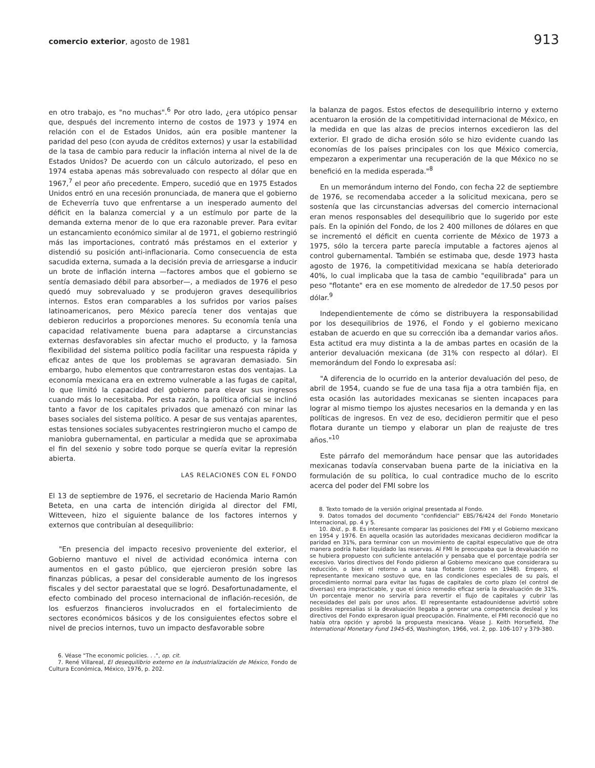comercio exterior, agosto de 1981 913
en otro trabajo, es "no muchas".<sup>6</sup> Por otro lado, ¿era utópico pensar que, después del incremento interno de costos de 1973 y 1974 en relación con el de Estados Unidos, aún era posible mantener la paridad del peso (con ayuda de créditos externos) y usar la estabilidad de la tasa de cambio para reducir la inflación interna al nivel de la de Estados Unidos? De acuerdo con un cálculo autorizado, el peso en 1974 estaba apenas más sobrevaluado con respecto al dólar que en 1967,<sup>7</sup> el peor año precedente. Empero, sucedió que en 1975 Estados Unidos entró en una recesión pronunciada, de manera que el gobierno de Echeverría tuvo que enfrentarse a un inesperado aumento del déficit en la balanza comercial y a un estímulo por parte de la demanda externa menor de lo que era razonable prever. Para evitar un estancamiento económico similar al de 1971, el gobierno restringió más las importaciones, contrató más préstamos en el exterior y distendió su posición anti-inflacionaria. Como consecuencia de esta sacudida externa, sumada a la decisión previa de arriesgarse a inducir un brote de inflación interna —factores ambos que el gobierno se sentía demasiado débil para absorber—, a mediados de 1976 el peso quedó muy sobrevaluado y se produjeron graves desequilibrios internos. Estos eran comparables a los sufridos por varios países latinoamericanos, pero México parecía tener dos ventajas que debieron reducirlos a proporciones menores. Su economía tenía una capacidad relativamente buena para adaptarse a circunstancias externas desfavorables sin afectar mucho el producto, y la famosa flexibilidad del sistema político podía facilitar una respuesta rápida y eficaz antes de que los problemas se agravaran demasiado. Sin embargo, hubo elementos que contrarrestaron estas dos ventajas. La economía mexicana era en extremo vulnerable a las fugas de capital, lo que limitó la capacidad del gobierno para elevar sus ingresos cuando más lo necesitaba. Por esta razón, la política oficial se inclinó tanto a favor de los capitales privados que amenazó con minar las bases sociales del sistema político. A pesar de sus ventajas aparentes, estas tensiones sociales subyacentes restringieron mucho el campo de maniobra gubernamental, en particular a medida que se aproximaba el fin del sexenio y sobre todo porque se quería evitar la represión abierta.
LAS RELACIONES CON EL FONDO
El 13 de septiembre de 1976, el secretario de Hacienda Mario Ramón Beteta, en una carta de intención dirigida al director del FMI, Witteveen, hizo el siguiente balance de los factores internos y externos que contribuían al desequilibrio:
"En presencia del impacto recesivo proveniente del exterior, el Gobierno mantuvo el nivel de actividad económica interna con aumentos en el gasto público, que ejercieron presión sobre las finanzas públicas, a pesar del considerable aumento de los ingresos fiscales y del sector paraestatal que se logró. Desafortunadamente, el efecto combinado del proceso internacional de inflación-recesión, de los esfuerzos financieros involucrados en el fortalecimiento de sectores económicos básicos y de los consiguientes efectos sobre el nivel de precios internos, tuvo un impacto desfavorable sobre
6. Véase "The economic policies. . .", op. cit.
7. René Villareal, El desequilibrio externo en la industrialización de México, Fondo de Cultura Económica, México, 1976, p. 202.
la balanza de pagos. Estos efectos de desequilibrio interno y externo acentuaron la erosión de la competitividad internacional de México, en la medida en que las alzas de precios internos excedieron las del exterior. El grado de dicha erosión sólo se hizo evidente cuando las economías de los países principales con los que México comercia, empezaron a experimentar una recuperación de la que México no se benefició en la medida esperada."<sup>8</sup>
En un memorándum interno del Fondo, con fecha 22 de septiembre de 1976, se recomendaba acceder a la solicitud mexicana, pero se sostenía que las circunstancias adversas del comercio internacional eran menos responsables del desequilibrio que lo sugerido por este país. En la opinión del Fondo, de los 2 400 millones de dólares en que se incrementó el déficit en cuenta corriente de México de 1973 a 1975, sólo la tercera parte parecía imputable a factores ajenos al control gubernamental. También se estimaba que, desde 1973 hasta agosto de 1976, la competitividad mexicana se había deteriorado 40%, lo cual implicaba que la tasa de cambio "equilibrada" para un peso "flotante" era en ese momento de alrededor de 17.50 pesos por dólar.<sup>9</sup>
Independientemente de cómo se distribuyera la responsabilidad por los desequilibrios de 1976, el Fondo y el gobierno mexicano estaban de acuerdo en que su corrección iba a demandar varios años. Esta actitud era muy distinta a la de ambas partes en ocasión de la anterior devaluación mexicana (de 31% con respecto al dólar). El memorándum del Fondo lo expresaba así:
"A diferencia de lo ocurrido en la anterior devaluación del peso, de abril de 1954, cuando se fue de una tasa fija a otra también fija, en esta ocasión las autoridades mexicanas se sienten incapaces para lograr al mismo tiempo los ajustes necesarios en la demanda y en las políticas de ingresos. En vez de eso, decidieron permitir que el peso flotara durante un tiempo y elaborar un plan de reajuste de tres años."<sup>10</sup>
Este párrafo del memorándum hace pensar que las autoridades mexicanas todavía conservaban buena parte de la iniciativa en la formulación de su política, lo cual contradice mucho de lo escrito acerca del poder del FMI sobre los
8. Texto tomado de la versión original presentada al Fondo.
9. Datos tomados del documento "confidencial" EBS/76/424 del Fondo Monetario Internacional, pp. 4 y 5.
10. Ibid., p. 8. Es interesante comparar las posiciones del FMI y el Gobierno mexicano en 1954 y 1976. En aquella ocasión las autoridades mexicanas decidieron modificar la paridad en 31%, para terminar con un movimiento de capital especulativo que de otra manera podría haber liquidado las reservas. Al FMI le preocupaba que la devaluación no se hubiera propuesto con suficiente antelación y pensaba que el porcentaje podría ser excesivo. Varios directivos del Fondo pidieron al Gobierno mexicano que considerara su reducción, o bien el retorno a una tasa flotante (como en 1948). Empero, el representante mexicano sostuvo que, en las condiciones especiales de su país, el procedimiento normal para evitar las fugas de capitales de corto plazo (el control de diversas) era impracticable, y que el único remedio eficaz sería la devaluación de 31%. Un porcentaje menor no serviría para revertir el flujo de capitales y cubrir las necesidades del país por unos años. El representante estadounidense advirtió sobre posibles represalias si la devaluación llegaba a generar una competencia desleal y los directivos del Fondo expresaron igual preocupación. Finalmente, el FMI reconoció que no había otra opción y aprobó la propuesta mexicana. Véase J. Keith Horsefield, The International Monetary Fund 1945-65, Washington, 1966, vol. 2, pp. 106-107 y 379-380.